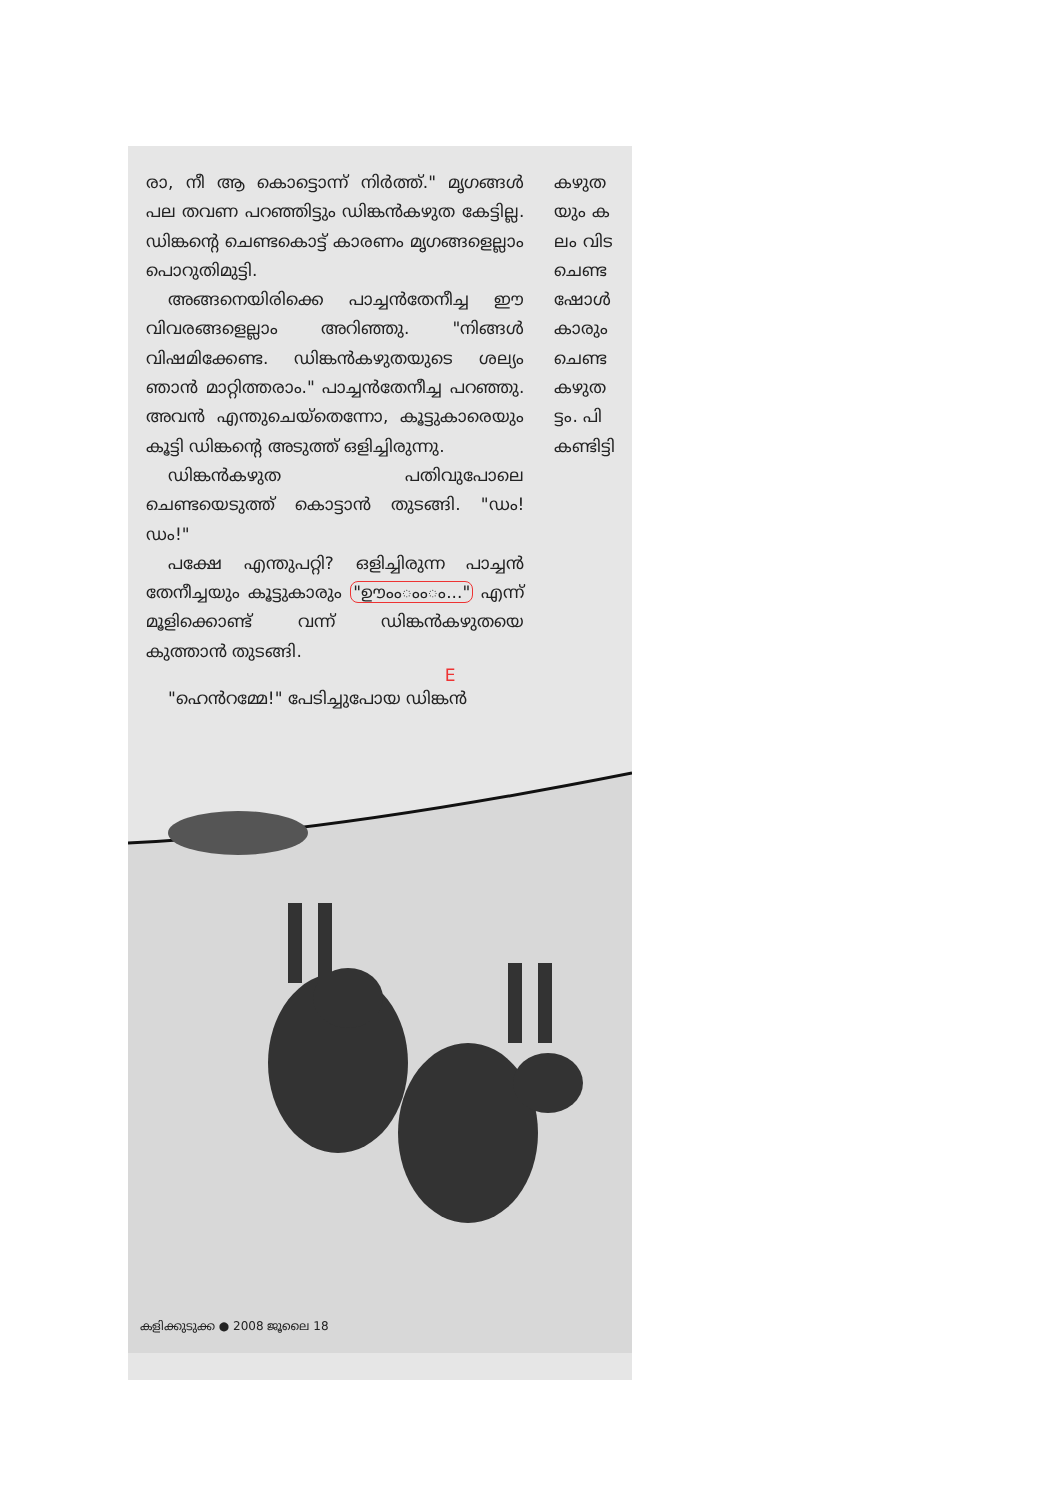രാ, നീ ആ കൊട്ടൊന്ന് നിർത്ത്." മൃഗങ്ങൾ പല തവണ പറഞ്ഞിട്ടും ഡിങ്കൻകഴുത കേട്ടില്ല. ഡിങ്കന്റെ ചെണ്ടകൊട്ട് കാരണം മൃഗങ്ങളെല്ലാം പൊറുതിമുട്ടി.
അങ്ങനെയിരിക്കെ പാച്ചൻതേനീച്ച ഈ വിവരങ്ങളെല്ലാം അറിഞ്ഞു. "നിങ്ങൾ വിഷമിക്കേണ്ട. ഡിങ്കൻകഴുതയുടെ ശല്യം ഞാൻ മാറ്റിത്തരാം." പാച്ചൻതേനീച്ച പറഞ്ഞു. അവൻ എന്തുചെയ്തെന്നോ, കൂട്ടുകാരെയും കൂട്ടി ഡിങ്കന്റെ അടുത്ത് ഒളിച്ചിരുന്നു.
ഡിങ്കൻകഴുത പതിവുപോലെ ചെണ്ടയെടുത്ത് കൊട്ടാൻ തുടങ്ങി. "ഡം! ഡം!"
പക്ഷേ എന്തുപറ്റി? ഒളിച്ചിരുന്ന പാച്ചൻ തേനീച്ചയും കൂട്ടുകാരും "ഊംംംംം..." എന്ന് മൂളിക്കൊണ്ട് വന്ന് ഡിങ്കൻകഴുതയെ കുത്താൻ തുടങ്ങി.
E
"ഹെൻറമ്മേ!" പേടിച്ചുപോയ ഡിങ്കൻ
കഴുത
യും ക
ലം വിട
ചെണ്ട
ഷോൾ
കാരും
ചെണ്ട
കഴുത
ട്ടം. പി
കണ്ടിട്ടി
കളിക്കുടുക്ക ● 2008 ജൂലൈ 18